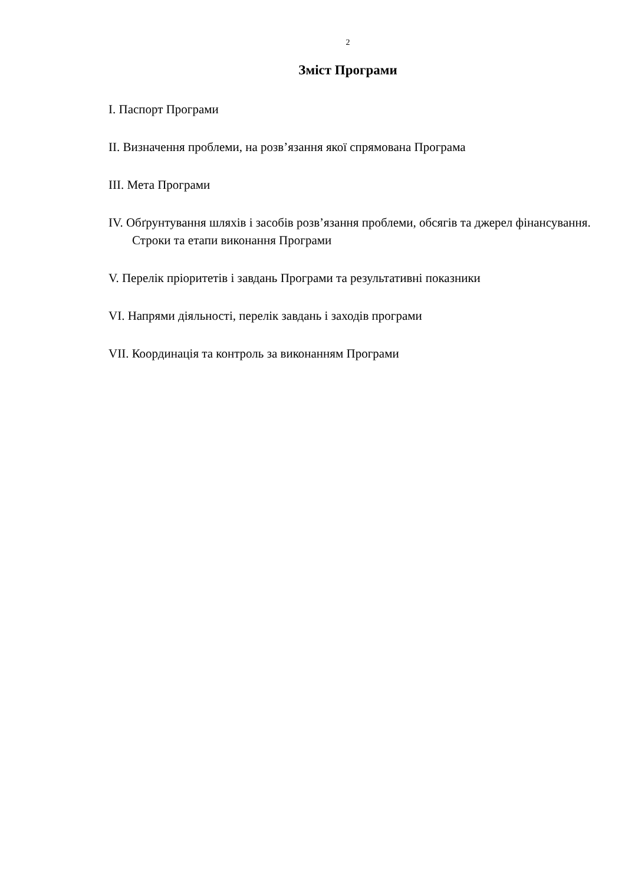2
Зміст Програми
I. Паспорт Програми
II. Визначення проблеми, на розв’язання якої спрямована Програма
III. Мета Програми
IV. Обґрунтування шляхів і засобів розв’язання проблеми, обсягів та джерел фінансування. Строки та етапи виконання Програми
V. Перелік пріоритетів і завдань Програми та результативні показники
VI. Напрями діяльності, перелік завдань і заходів програми
VII. Координація та контроль за виконанням Програми